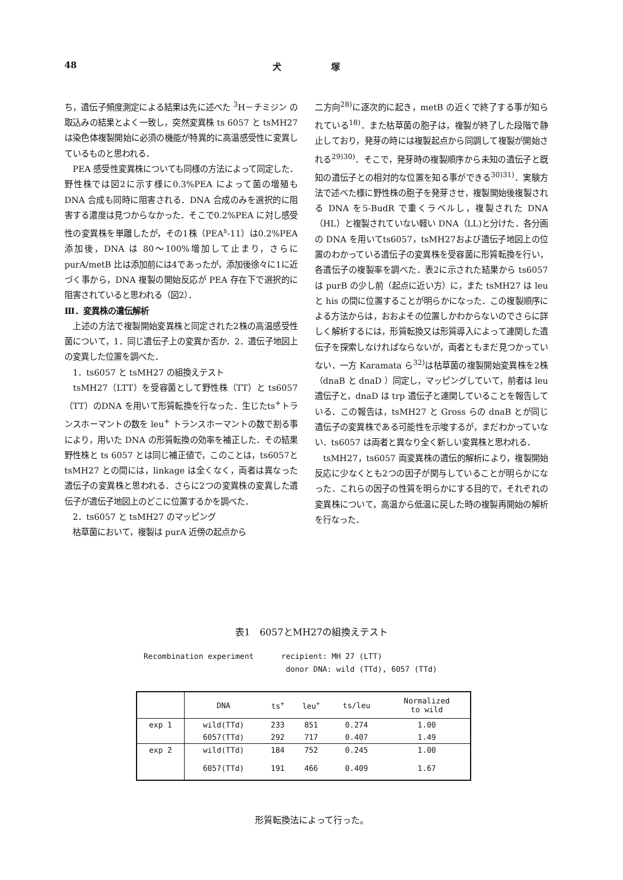48 犬 塚
ち，遺伝子頻度測定による結果は先に述べた <sup>3</sup>H－チミジン の取込みの結果とよく一致し，突然変異株 ts 6057 と tsMH27 は染色体複製開始に必須の機能が特異的に高温感受性に変異しているものと思われる．
　PEA 感受性変異株についても同様の方法によって同定した．野性株では図2に示す様に0.3%PEA によって菌の増殖も DNA 合成も同時に阻害される．DNA 合成のみを選択的に阻害する濃度は見つからなかった．そこで0.2%PEA に対し感受性の変異株を単離したが，その1株（PEA<sup>s</sup>-11）は0.2%PEA添加後，DNA は 80〜100%増加して止まり，さらに purA/metB 比は添加前には4であったが，添加後徐々に1に近づく事から，DNA 複製の開始反応が PEA 存在下で選択的に阻害されていると思われる（図2）．
Ⅲ．変異株の遺伝解析
　上述の方法で複製開始変異株と同定された2株の高温感受性菌について，1．同じ遺伝子上の変異か否か．2．遺伝子地図上の変異した位置を調べた．
　1．ts6057 と tsMH27 の組換えテスト
　tsMH27（LTT）を受容菌として野性株（TT）と ts6057（TT）のDNA を用いて形質転換を行なった．生じたts<sup>+</sup>トランスホーマントの数を leu<sup>+</sup> トランスホーマントの数で割る事により，用いた DNA の形質転換の効率を補正した．その結果野性株と ts 6057 とは同じ補正値で，このことは，ts6057と tsMH27 との間には，linkage は全くなく，両者は異なった遺伝子の変異株と思われる．さらに2つの変異株の変異した遺伝子が遺伝子地図上のどこに位置するかを調べた．
　2．ts6057 と tsMH27 のマッピング
　枯草菌において，複製は purA 近傍の起点から
二方向<sup>28)</sup>に逐次的に起き，metB の近くで終了する事が知られている<sup>18)</sup>．また枯草菌の胞子は，複製が終了した段階で静止しており，発芽の時には複製起点から同調して複製が開始される<sup>29)30)</sup>．そこで，発芽時の複製順序から未知の遺伝子と既知の遺伝子との相対的な位置を知る事ができる<sup>30)31)</sup>．実験方法で述べた様に野性株の胞子を発芽させ，複製開始後複製される DNA を5-BudR で重くラベルし，複製された DNA（HL）と複製されていない軽い DNA（LL)と分けた．各分画の DNA を用いてts6057，tsMH27および遺伝子地図上の位置のわかっている遺伝子の変異株を受容菌に形質転換を行い，各遺伝子の複製率を調べた．表2に示された結果から ts6057 は purB の少し前（起点に近い方）に，また tsMH27 は leu と his の間に位置することが明らかになった．この複製順序による方法からは，おおよその位置しかわからないのでさらに詳しく解析するには，形質転換又は形質導入によって連関した遺伝子を探索しなければならないが，両者ともまだ見つかっていない．一方 Karamata ら<sup>32)</sup>は枯草菌の複製開始変異株を2株（dnaB と dnaD ）同定し，マッピングしていて，前者は leu 遺伝子と，dnaD は trp 遺伝子と連関していることを報告している．この報告は，tsMH27 と Gross らの dnaB とが同じ遺伝子の変異株である可能性を示唆するが，まだわかっていない．ts6057 は両者と異なり全く新しい変異株と思われる．
　tsMH27，ts6057 両変異株の遺伝的解析により，複製開始反応に少なくとも2つの因子が関与していることが明らかになった．これらの因子の性質を明らかにする目的で，それぞれの変異株について，高温から低温に戻した時の複製再開始の解析を行なった．
表1　6057とMH27の組換えテスト
Recombination experiment recipient: MH 27 (LTT)
donor DNA: wild (TTd), 6057 (TTd)
| | DNA | ts<sup>+</sup> | leu<sup>+</sup> | ts/leu | Normalized to wild |
| --- | --- | --- | --- | --- | --- |
| exp 1 | wild(TTd) | 233 | 851 | 0.274 | 1.00 |
| | 6057(TTd) | 292 | 717 | 0.407 | 1.49 |
| exp 2 | wild(TTd) | 184 | 752 | 0.245 | 1.00 |
| | 6057(TTd) | 191 | 466 | 0.409 | 1.67 |
形質転換法によって行った。